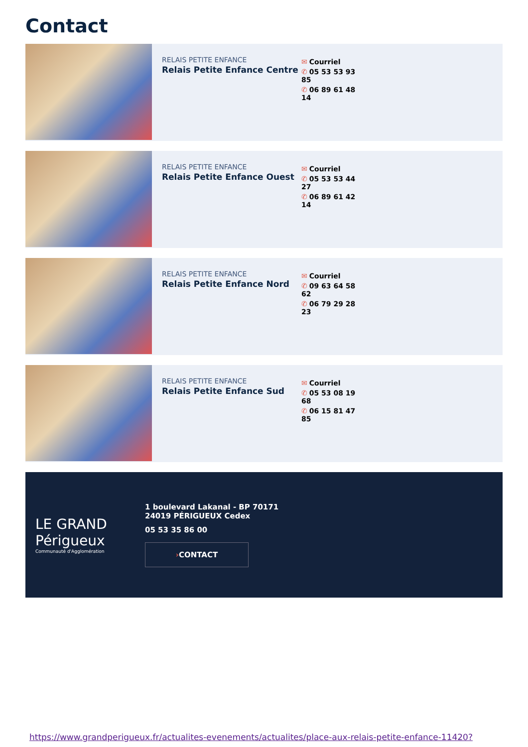Contact
RELAIS PETITE ENFANCE
Relais Petite Enfance Centre
✉ Courriel
✆ 05 53 53 93 85
✆ 06 89 61 48 14
RELAIS PETITE ENFANCE
Relais Petite Enfance Ouest
✉ Courriel
✆ 05 53 53 44 27
✆ 06 89 61 42 14
RELAIS PETITE ENFANCE
Relais Petite Enfance Nord
✉ Courriel
✆ 09 63 64 58 62
✆ 06 79 29 28 23
RELAIS PETITE ENFANCE
Relais Petite Enfance Sud
✉ Courriel
✆ 05 53 08 19 68
✆ 06 15 81 47 85
LE GRAND
Périgueux
Communauté d'Agglomération
1 boulevard Lakanal - BP 70171
24019 PÉRIGUEUX Cedex
05 53 35 86 00
›CONTACT
https://www.grandperigueux.fr/actualites-evenements/actualites/place-aux-relais-petite-enfance-11420?